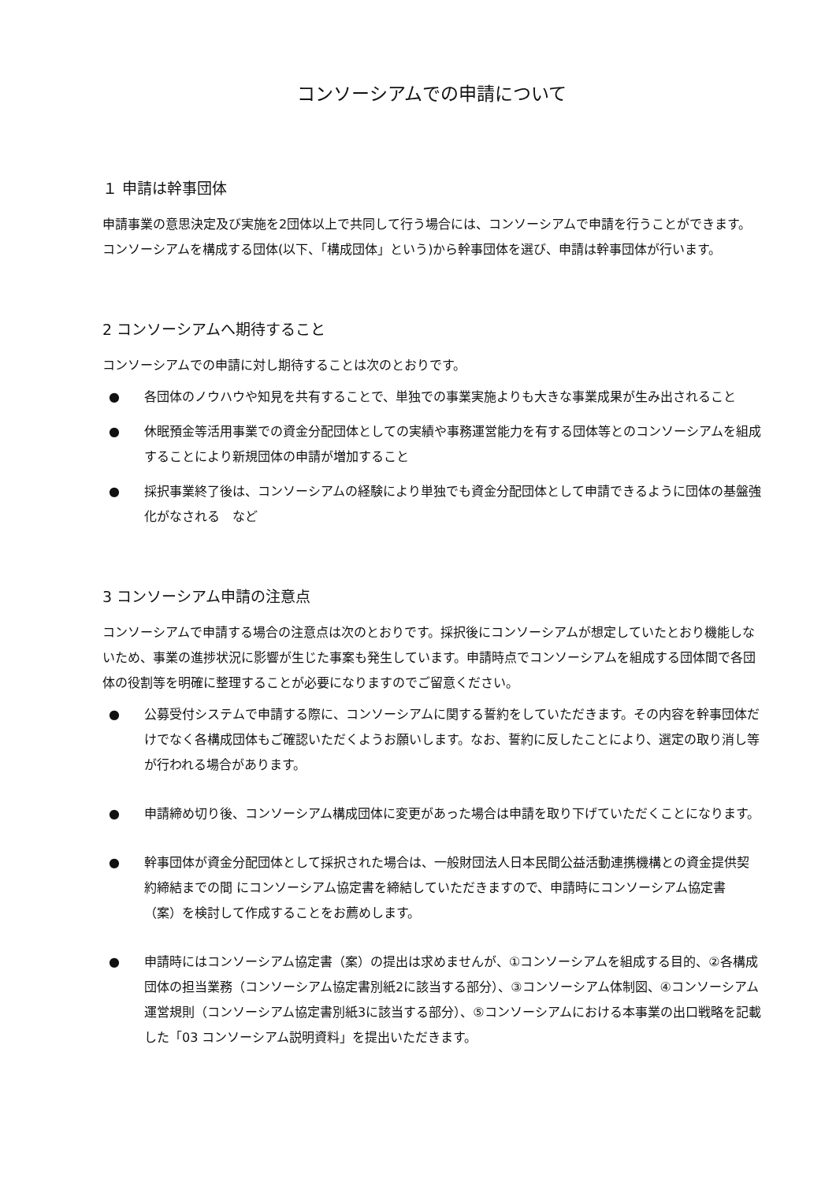コンソーシアムでの申請について
１ 申請は幹事団体
申請事業の意思決定及び実施を2団体以上で共同して行う場合には、コンソーシアムで申請を行うことができます。コンソーシアムを構成する団体(以下、「構成団体」という)から幹事団体を選び、申請は幹事団体が行います。
2 コンソーシアムへ期待すること
コンソーシアムでの申請に対し期待することは次のとおりです。
● 各団体のノウハウや知見を共有することで、単独での事業実施よりも大きな事業成果が生み出されること
● 休眠預金等活用事業での資金分配団体としての実績や事務運営能力を有する団体等とのコンソーシアムを組成することにより新規団体の申請が増加すること
● 採択事業終了後は、コンソーシアムの経験により単独でも資金分配団体として申請できるように団体の基盤強化がなされる　など
3 コンソーシアム申請の注意点
コンソーシアムで申請する場合の注意点は次のとおりです。採択後にコンソーシアムが想定していたとおり機能しないため、事業の進捗状況に影響が生じた事案も発生しています。申請時点でコンソーシアムを組成する団体間で各団体の役割等を明確に整理することが必要になりますのでご留意ください。
● 公募受付システムで申請する際に、コンソーシアムに関する誓約をしていただきます。その内容を幹事団体だけでなく各構成団体もご確認いただくようお願いします。なお、誓約に反したことにより、選定の取り消し等が行われる場合があります。
● 申請締め切り後、コンソーシアム構成団体に変更があった場合は申請を取り下げていただくことになります。
● 幹事団体が資金分配団体として採択された場合は、一般財団法人日本民間公益活動連携機構との資金提供契約締結までの間 にコンソーシアム協定書を締結していただきますので、申請時にコンソーシアム協定書（案）を検討して作成することをお薦めします。
● 申請時にはコンソーシアム協定書（案）の提出は求めませんが、①コンソーシアムを組成する目的、②各構成団体の担当業務（コンソーシアム協定書別紙2に該当する部分）、③コンソーシアム体制図、④コンソーシアム運営規則（コンソーシアム協定書別紙3に該当する部分）、⑤コンソーシアムにおける本事業の出口戦略を記載した「03 コンソーシアム説明資料」を提出いただきます。